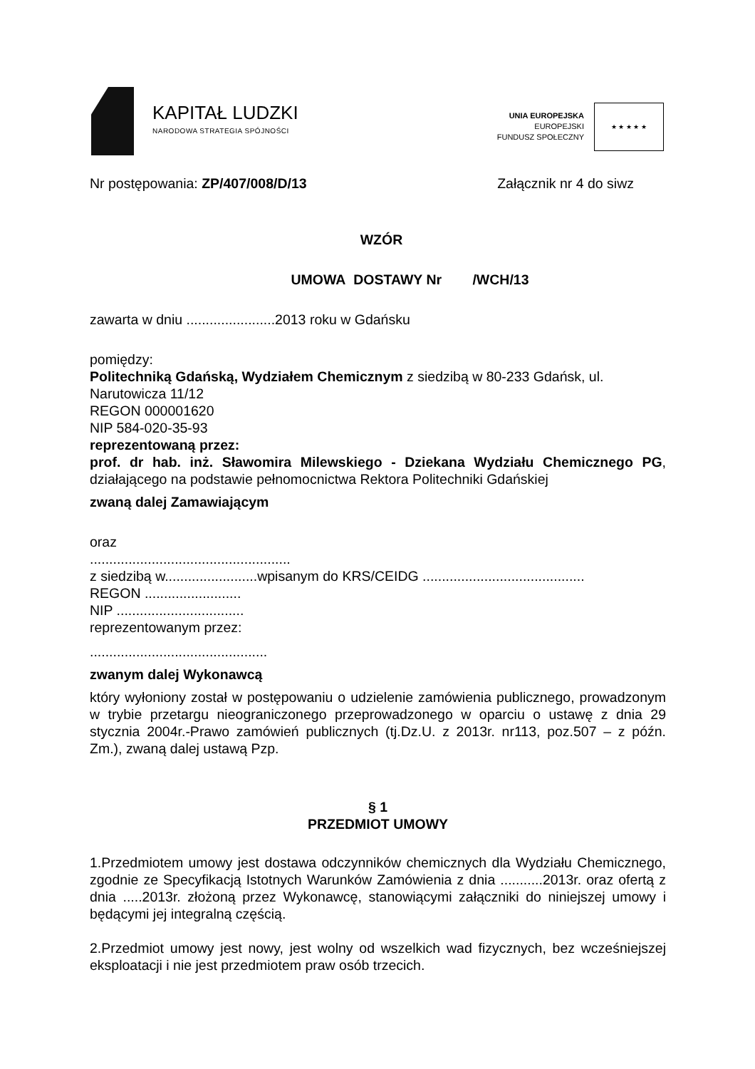KAPITAŁ LUDZKI
NARODOWA STRATEGIA SPÓJNOŚCI
UNIA EUROPEJSKA
EUROPEJSKI
FUNDUSZ SPOŁECZNY
★ ★ ★ ★ ★
Nr postępowania: ZP/407/008/D/13 Załącznik nr 4 do siwz
WZÓR
UMOWA DOSTAWY Nr /WCH/13
zawarta w dniu .......................2013 roku w Gdańsku
pomiędzy:
Politechniką Gdańską, Wydziałem Chemicznym z siedzibą w 80-233 Gdańsk, ul. Narutowicza 11/12
REGON 000001620
NIP 584-020-35-93
reprezentowaną przez:
prof. dr hab. inż. Sławomira Milewskiego - Dziekana Wydziału Chemicznego PG, działającego na podstawie pełnomocnictwa Rektora Politechniki Gdańskiej
zwaną dalej Zamawiającym
oraz
....................................................
z siedzibą w........................wpisanym do KRS/CEIDG ..........................................
REGON .........................
NIP .................................
reprezentowanym przez:
..............................................
zwanym dalej Wykonawcą
który wyłoniony został w postępowaniu o udzielenie zamówienia publicznego, prowadzonym w trybie przetargu nieograniczonego przeprowadzonego w oparciu o ustawę z dnia 29 stycznia 2004r.-Prawo zamówień publicznych (tj.Dz.U. z 2013r. nr113, poz.507 – z późn. Zm.), zwaną dalej ustawą Pzp.
§ 1
PRZEDMIOT UMOWY
1.Przedmiotem umowy jest dostawa odczynników chemicznych dla Wydziału Chemicznego, zgodnie ze Specyfikacją Istotnych Warunków Zamówienia z dnia ...........2013r. oraz ofertą z dnia .....2013r. złożoną przez Wykonawcę, stanowiącymi załączniki do niniejszej umowy i będącymi jej integralną częścią.
2.Przedmiot umowy jest nowy, jest wolny od wszelkich wad fizycznych, bez wcześniejszej eksploatacji i nie jest przedmiotem praw osób trzecich.